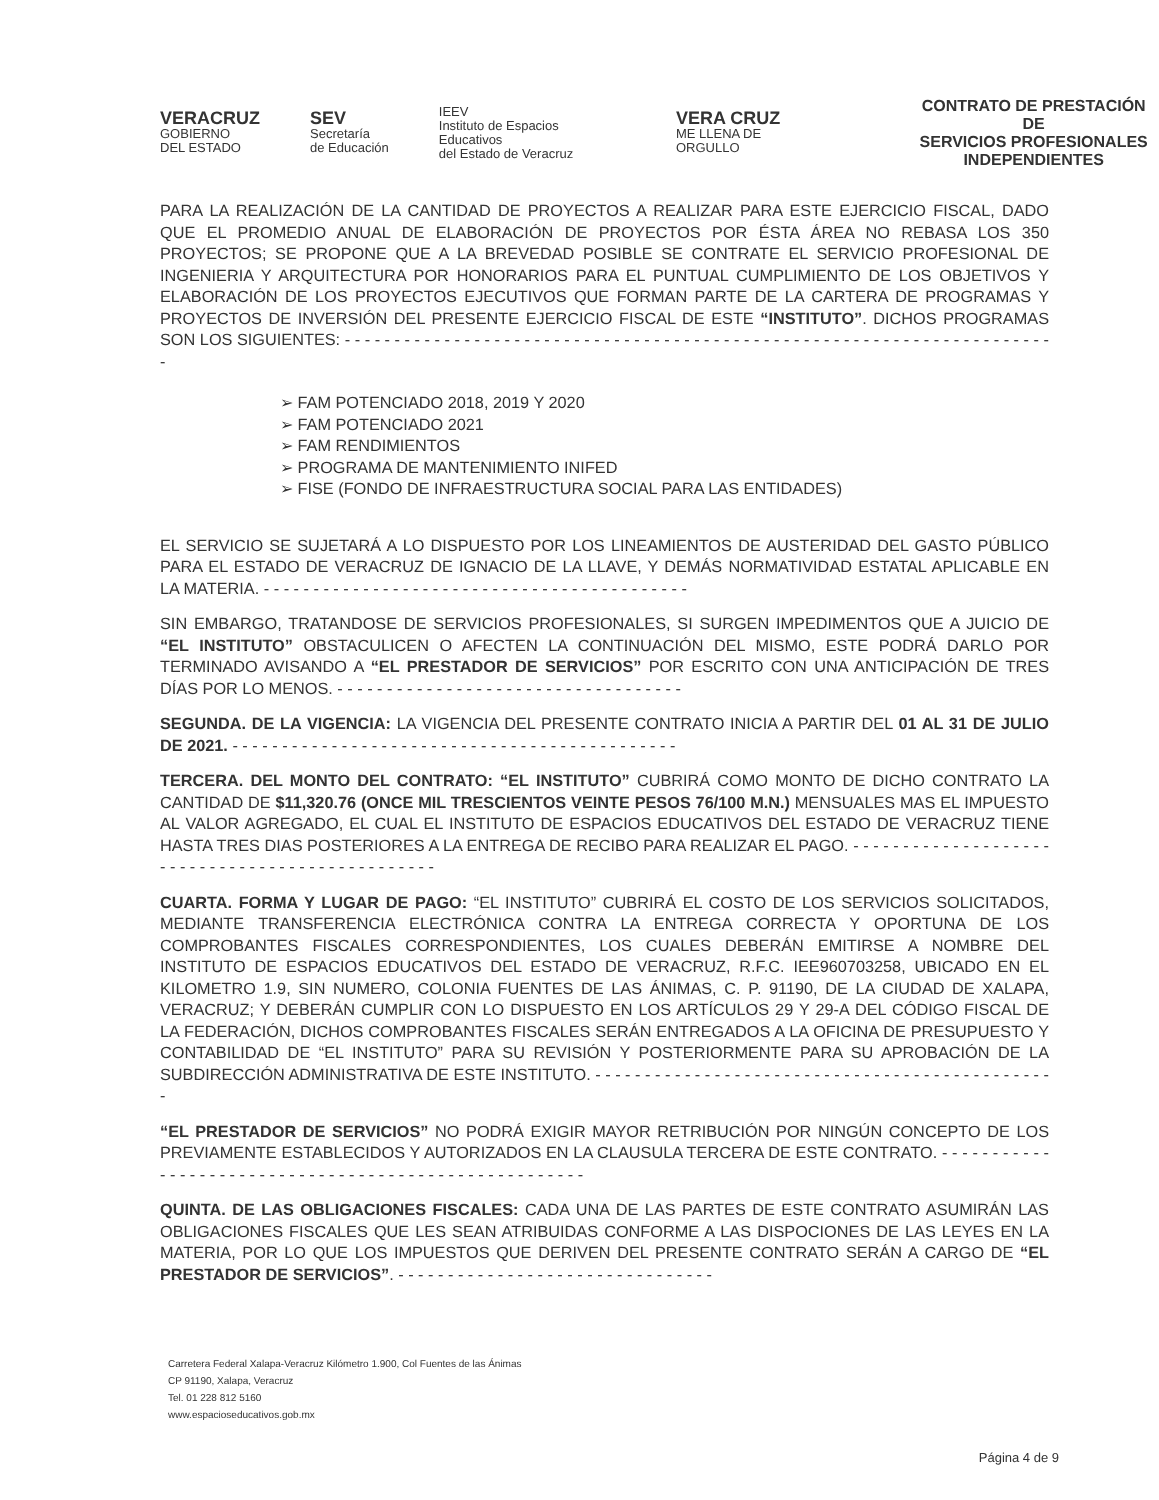VERACRUZ
GOBIERNO
DEL ESTADO
SEV
Secretaría
de Educación
IEEV
Instituto de Espacios Educativos
del Estado de Veracruz
VERA CRUZ
ME LLENA DE ORGULLO
CONTRATO DE PRESTACIÓN DE
SERVICIOS PROFESIONALES
INDEPENDIENTES
PARA LA REALIZACIÓN DE LA CANTIDAD DE PROYECTOS A REALIZAR PARA ESTE EJERCICIO FISCAL, DADO QUE EL PROMEDIO ANUAL DE ELABORACIÓN DE PROYECTOS POR ÉSTA ÁREA NO REBASA LOS 350 PROYECTOS; SE PROPONE QUE A LA BREVEDAD POSIBLE SE CONTRATE EL SERVICIO PROFESIONAL DE INGENIERIA Y ARQUITECTURA POR HONORARIOS PARA EL PUNTUAL CUMPLIMIENTO DE LOS OBJETIVOS Y ELABORACIÓN DE LOS PROYECTOS EJECUTIVOS QUE FORMAN PARTE DE LA CARTERA DE PROGRAMAS Y PROYECTOS DE INVERSIÓN DEL PRESENTE EJERCICIO FISCAL DE ESTE “INSTITUTO”. DICHOS PROGRAMAS SON LOS SIGUIENTES: - - - - - - - - - - - - - - - - - - - - - - - - - - - - - - - - - - - - - - - - - - - - - - - - - - - - - - - - - - - - - - - - - - - - - - - -
➢ FAM POTENCIADO 2018, 2019 Y 2020
➢ FAM POTENCIADO 2021
➢ FAM RENDIMIENTOS
➢ PROGRAMA DE MANTENIMIENTO INIFED
➢ FISE (FONDO DE INFRAESTRUCTURA SOCIAL PARA LAS ENTIDADES)
EL SERVICIO SE SUJETARÁ A LO DISPUESTO POR LOS LINEAMIENTOS DE AUSTERIDAD DEL GASTO PÚBLICO PARA EL ESTADO DE VERACRUZ DE IGNACIO DE LA LLAVE, Y DEMÁS NORMATIVIDAD ESTATAL APLICABLE EN LA MATERIA. - - - - - - - - - - - - - - - - - - - - - - - - - - - - - - - - - - - - - - - - - - -
SIN EMBARGO, TRATANDOSE DE SERVICIOS PROFESIONALES, SI SURGEN IMPEDIMENTOS QUE A JUICIO DE “EL INSTITUTO” OBSTACULICEN O AFECTEN LA CONTINUACIÓN DEL MISMO, ESTE PODRÁ DARLO POR TERMINADO AVISANDO A “EL PRESTADOR DE SERVICIOS” POR ESCRITO CON UNA ANTICIPACIÓN DE TRES DÍAS POR LO MENOS. - - - - - - - - - - - - - - - - - - - - - - - - - - - - - - - - - - -
SEGUNDA. DE LA VIGENCIA: LA VIGENCIA DEL PRESENTE CONTRATO INICIA A PARTIR DEL 01 AL 31 DE JULIO DE 2021. - - - - - - - - - - - - - - - - - - - - - - - - - - - - - - - - - - - - - - - - - - - - -
TERCERA. DEL MONTO DEL CONTRATO: “EL INSTITUTO” CUBRIRÁ COMO MONTO DE DICHO CONTRATO LA CANTIDAD DE $11,320.76 (ONCE MIL TRESCIENTOS VEINTE PESOS 76/100 M.N.) MENSUALES MAS EL IMPUESTO AL VALOR AGREGADO, EL CUAL EL INSTITUTO DE ESPACIOS EDUCATIVOS DEL ESTADO DE VERACRUZ TIENE HASTA TRES DIAS POSTERIORES A LA ENTREGA DE RECIBO PARA REALIZAR EL PAGO. - - - - - - - - - - - - - - - - - - - - - - - - - - - - - - - - - - - - - - - - - - - - - - - -
CUARTA. FORMA Y LUGAR DE PAGO: “EL INSTITUTO” CUBRIRÁ EL COSTO DE LOS SERVICIOS SOLICITADOS, MEDIANTE TRANSFERENCIA ELECTRÓNICA CONTRA LA ENTREGA CORRECTA Y OPORTUNA DE LOS COMPROBANTES FISCALES CORRESPONDIENTES, LOS CUALES DEBERÁN EMITIRSE A NOMBRE DEL INSTITUTO DE ESPACIOS EDUCATIVOS DEL ESTADO DE VERACRUZ, R.F.C. IEE960703258, UBICADO EN EL KILOMETRO 1.9, SIN NUMERO, COLONIA FUENTES DE LAS ÁNIMAS, C. P. 91190, DE LA CIUDAD DE XALAPA, VERACRUZ; Y DEBERÁN CUMPLIR CON LO DISPUESTO EN LOS ARTÍCULOS 29 Y 29-A DEL CÓDIGO FISCAL DE LA FEDERACIÓN, DICHOS COMPROBANTES FISCALES SERÁN ENTREGADOS A LA OFICINA DE PRESUPUESTO Y CONTABILIDAD DE “EL INSTITUTO” PARA SU REVISIÓN Y POSTERIORMENTE PARA SU APROBACIÓN DE LA SUBDIRECCIÓN ADMINISTRATIVA DE ESTE INSTITUTO. - - - - - - - - - - - - - - - - - - - - - - - - - - - - - - - - - - - - - - - - - - - - - - -
“EL PRESTADOR DE SERVICIOS” NO PODRÁ EXIGIR MAYOR RETRIBUCIÓN POR NINGÚN CONCEPTO DE LOS PREVIAMENTE ESTABLECIDOS Y AUTORIZADOS EN LA CLAUSULA TERCERA DE ESTE CONTRATO. - - - - - - - - - - - - - - - - - - - - - - - - - - - - - - - - - - - - - - - - - - - - - - - - - - - - - -
QUINTA. DE LAS OBLIGACIONES FISCALES: CADA UNA DE LAS PARTES DE ESTE CONTRATO ASUMIRÁN LAS OBLIGACIONES FISCALES QUE LES SEAN ATRIBUIDAS CONFORME A LAS DISPOCIONES DE LAS LEYES EN LA MATERIA, POR LO QUE LOS IMPUESTOS QUE DERIVEN DEL PRESENTE CONTRATO SERÁN A CARGO DE “EL PRESTADOR DE SERVICIOS”. - - - - - - - - - - - - - - - - - - - - - - - - - - - - - - - -
Carretera Federal Xalapa-Veracruz Kilómetro 1.900, Col Fuentes de las Ánimas
CP 91190, Xalapa, Veracruz
Tel. 01 228 812 5160
www.espacioseducativos.gob.mx
Página 4 de 9